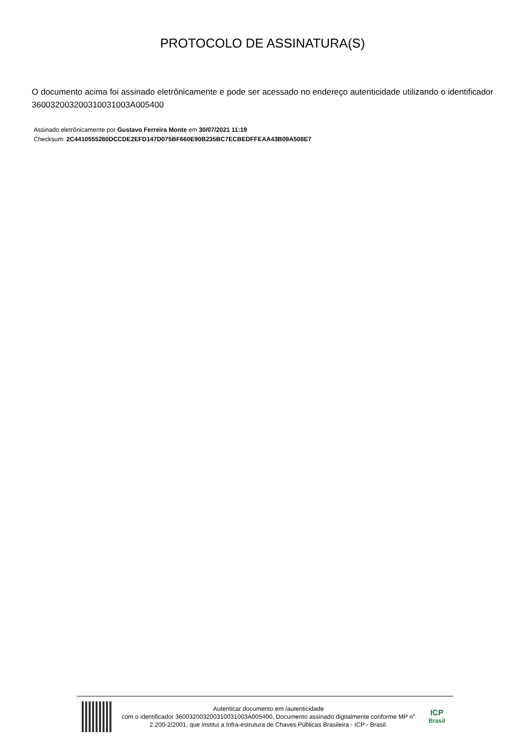PROTOCOLO DE ASSINATURA(S)
O documento acima foi assinado eletrônicamente e pode ser acessado no endereço autenticidade utilizando o identificador 360032003200310031003A005400
Assinado eletrônicamente por Gustavo Ferreira Monte em 30/07/2021 11:19
Checksum: 2C4410555280DCCDE2EFD147D075BF660E90B235BC7ECBEDFFEAA43B09A508E7
Autenticar documento em /autenticidade
com o identificador 360032003200310031003A005400, Documento assinado digitalmente conforme MP n° 2.200-2/2001, que institui a Infra-estrutura de Chaves Públicas Brasileira - ICP - Brasil.
ICP
Brasil